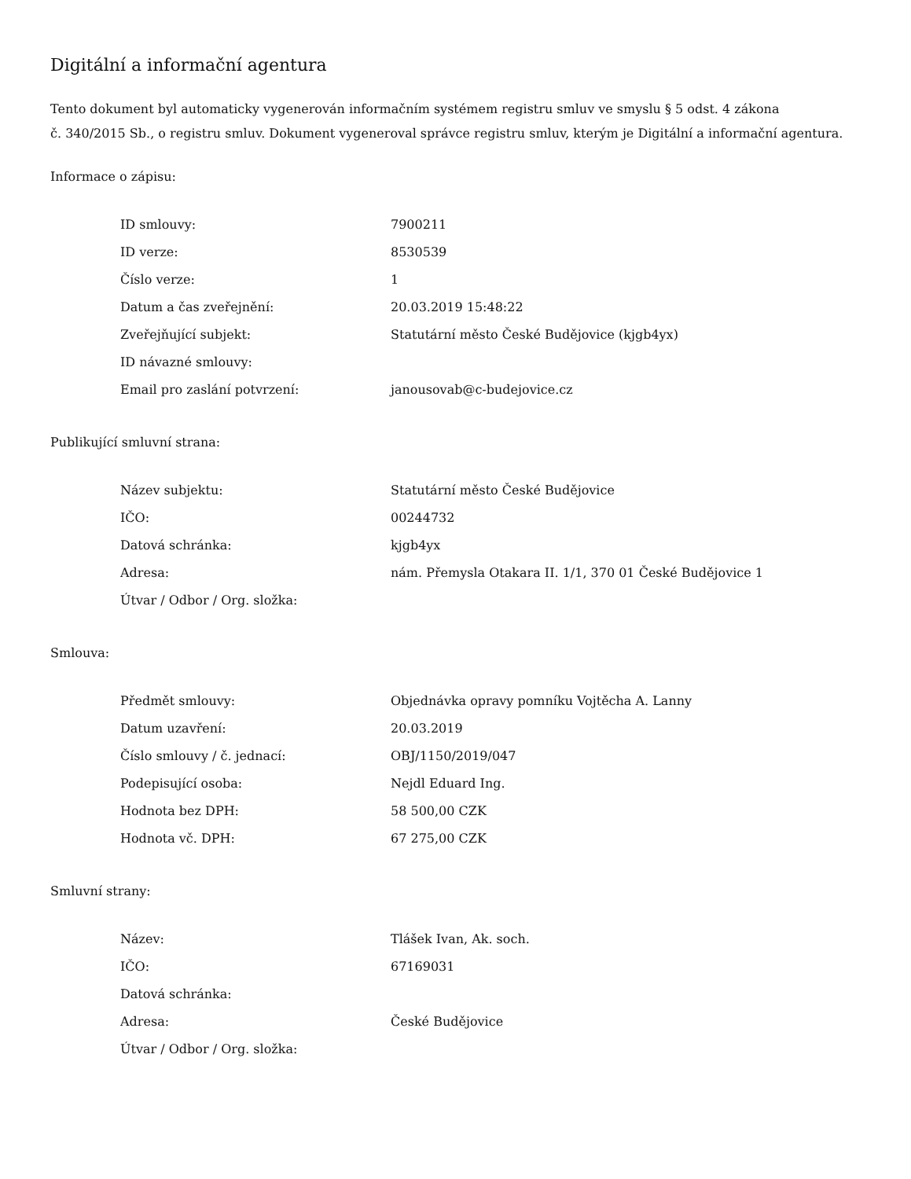Digitální a informační agentura
Tento dokument byl automaticky vygenerován informačním systémem registru smluv ve smyslu § 5 odst. 4 zákona
č. 340/2015 Sb., o registru smluv. Dokument vygeneroval správce registru smluv, kterým je Digitální a informační agentura.
Informace o zápisu:
| ID smlouvy: | 7900211 |
| ID verze: | 8530539 |
| Číslo verze: | 1 |
| Datum a čas zveřejnění: | 20.03.2019 15:48:22 |
| Zveřejňující subjekt: | Statutární město České Budějovice (kjgb4yx) |
| ID návazné smlouvy: | |
| Email pro zaslání potvrzení: | janousovab@c-budejovice.cz |
Publikující smluvní strana:
| Název subjektu: | Statutární město České Budějovice |
| IČO: | 00244732 |
| Datová schránka: | kjgb4yx |
| Adresa: | nám. Přemysla Otakara II. 1/1, 370 01 České Budějovice 1 |
| Útvar / Odbor / Org. složka: | |
Smlouva:
| Předmět smlouvy: | Objednávka opravy pomníku Vojtěcha A. Lanny |
| Datum uzavření: | 20.03.2019 |
| Číslo smlouvy / č. jednací: | OBJ/1150/2019/047 |
| Podepisující osoba: | Nejdl Eduard Ing. |
| Hodnota bez DPH: | 58 500,00 CZK |
| Hodnota vč. DPH: | 67 275,00 CZK |
Smluvní strany:
| Název: | Tlášek Ivan, Ak. soch. |
| IČO: | 67169031 |
| Datová schránka: | |
| Adresa: | České Budějovice |
| Útvar / Odbor / Org. složka: | |